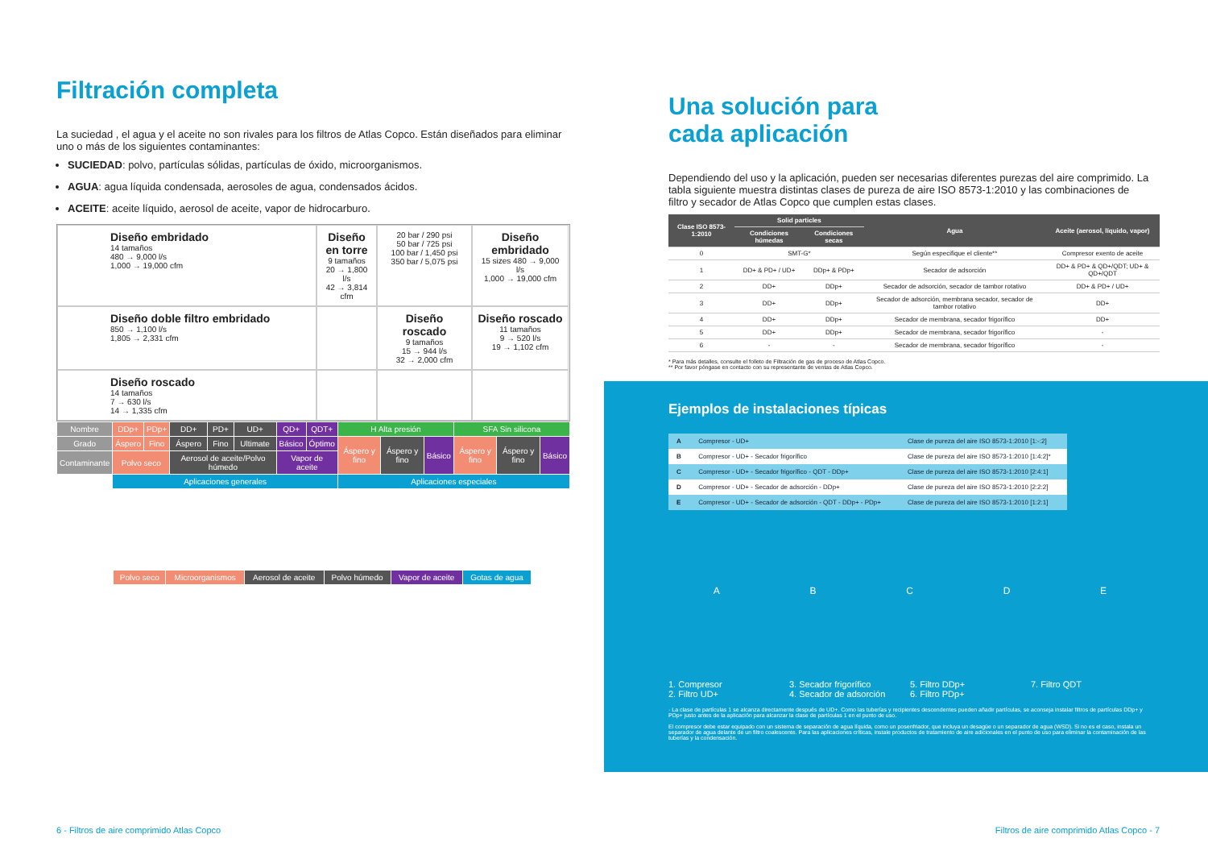Filtración completa
La suciedad , el agua y el aceite no son rivales para los filtros de Atlas Copco. Están diseñados para eliminar uno o más de los siguientes contaminantes:
SUCIEDAD: polvo, partículas sólidas, partículas de óxido, microorganismos.
AGUA: agua líquida condensada, aerosoles de agua, condensados ácidos.
ACEITE: aceite líquido, aerosol de aceite, vapor de hidrocarburo.
Diseño embridado
14 tamaños
480 → 9,000 l/s
1,000 → 19,000 cfm
Diseño en torre
9 tamaños
20 → 1,800 l/s
42 → 3,814 cfm
20 bar / 290 psi
50 bar / 725 psi
100 bar / 1,450 psi
350 bar / 5,075 psi
Diseño embridado
15 sizes 480 → 9,000 l/s
1,000 → 19,000 cfm
Diseño doble filtro embridado
850 → 1,100 l/s
1,805 → 2,331 cfm
Diseño roscado
9 tamaños
15 → 944 l/s
32 → 2,000 cfm
Diseño roscado
11 tamaños
9 → 520 l/s
19 → 1,102 cfm
Diseño roscado
14 tamaños
7 → 630 l/s
14 → 1,335 cfm
| Nombre | DDp+ | PDp+ | DD+ | PD+ | UD+ | QD+ | QDT+ | H Alta presión | | | SFA Sin silicona | | |
| Grado | Áspero | Fino | Áspero | Fino | Ultimate | Básico | Óptimo | Áspero y fino | Áspero y fino | Básico | Áspero y fino | Áspero y fino | Básico |
| Contaminante | Polvo seco | | Aerosol de aceite/Polvo húmedo | | | Vapor de aceite | | | | | | | |
| | Aplicaciones generales | | | | | | | Aplicaciones especiales | | | | | |
| Polvo seco | Microorganismos | Aerosol de aceite | Polvo húmedo | Vapor de aceite | Gotas de agua |
6 - Filtros de aire comprimido Atlas Copco
Una solución para
cada aplicación
Dependiendo del uso y la aplicación, pueden ser necesarias diferentes purezas del aire comprimido. La tabla siguiente muestra distintas clases de pureza de aire ISO 8573-1:2010 y las combinaciones de filtro y secador de Atlas Copco que cumplen estas clases.
| Clase ISO 8573-1:2010 | Solid particles | | Agua | Aceite (aerosol, líquido, vapor) |
| --- | --- | --- | --- | --- |
| | Condiciones húmedas | Condiciones secas | | |
| 0 | SMT-G* | | Según especifique el cliente** | Compresor exento de aceite |
| 1 | DD+ & PD+ / UD+ | DDp+ & PDp+ | Secador de adsorción | DD+ & PD+ & QD+/QDT; UD+ & QD+/QDT |
| 2 | DD+ | DDp+ | Secador de adsorción, secador de tambor rotativo | DD+ & PD+ / UD+ |
| 3 | DD+ | DDp+ | Secador de adsorción, membrana secador, secador de tambor rotativo | DD+ |
| 4 | DD+ | DDp+ | Secador de membrana, secador frigorífico | DD+ |
| 5 | DD+ | DDp+ | Secador de membrana, secador frigorífico | - |
| 6 | - | - | Secador de membrana, secador frigorífico | - |
* Para más detalles, consulte el folleto de Filtración de gas de proceso de Atlas Copco.
** Por favor póngase en contacto con su representante de ventas de Atlas Copco.
Ejemplos de instalaciones típicas
| A | Compresor - UD+ | Clase de pureza del aire ISO 8573-1:2010 [1:-:2] |
| B | Compresor - UD+ - Secador frigorífico | Clase de pureza del aire ISO 8573-1:2010 [1:4:2]* |
| C | Compresor - UD+ - Secador frigorífico - QDT - DDp+ | Clase de pureza del aire ISO 8573-1:2010 [2:4:1] |
| D | Compresor - UD+ - Secador de adsorción - DDp+ | Clase de pureza del aire ISO 8573-1:2010 [2:2:2] |
| E | Compresor - UD+ - Secador de adsorción - QDT - DDp+ - PDp+ | Clase de pureza del aire ISO 8573-1:2010 [1:2:1] |
ABCDE
1. Compresor
2. Filtro UD+
3. Secador frigorífico
4. Secador de adsorción
5. Filtro DDp+
6. Filtro PDp+
7. Filtro QDT
· La clase de partículas 1 se alcanza directamente después de UD+. Como las tuberías y recipientes descendentes pueden añadir partículas, se aconseja instalar filtros de partículas DDp+ y PDp+ justo antes de la aplicación para alcanzar la clase de partículas 1 en el punto de uso.
El compresor debe estar equipado con un sistema de separación de agua líquida, como un posenfriador, que incluya un desagüe o un separador de agua (WSD). Si no es el caso, instala un separador de agua delante de un filtro coalescente. Para las aplicaciones críticas, instale productos de tratamiento de aire adicionales en el punto de uso para eliminar la contaminación de las tuberías y la condensación.
Filtros de aire comprimido Atlas Copco - 7